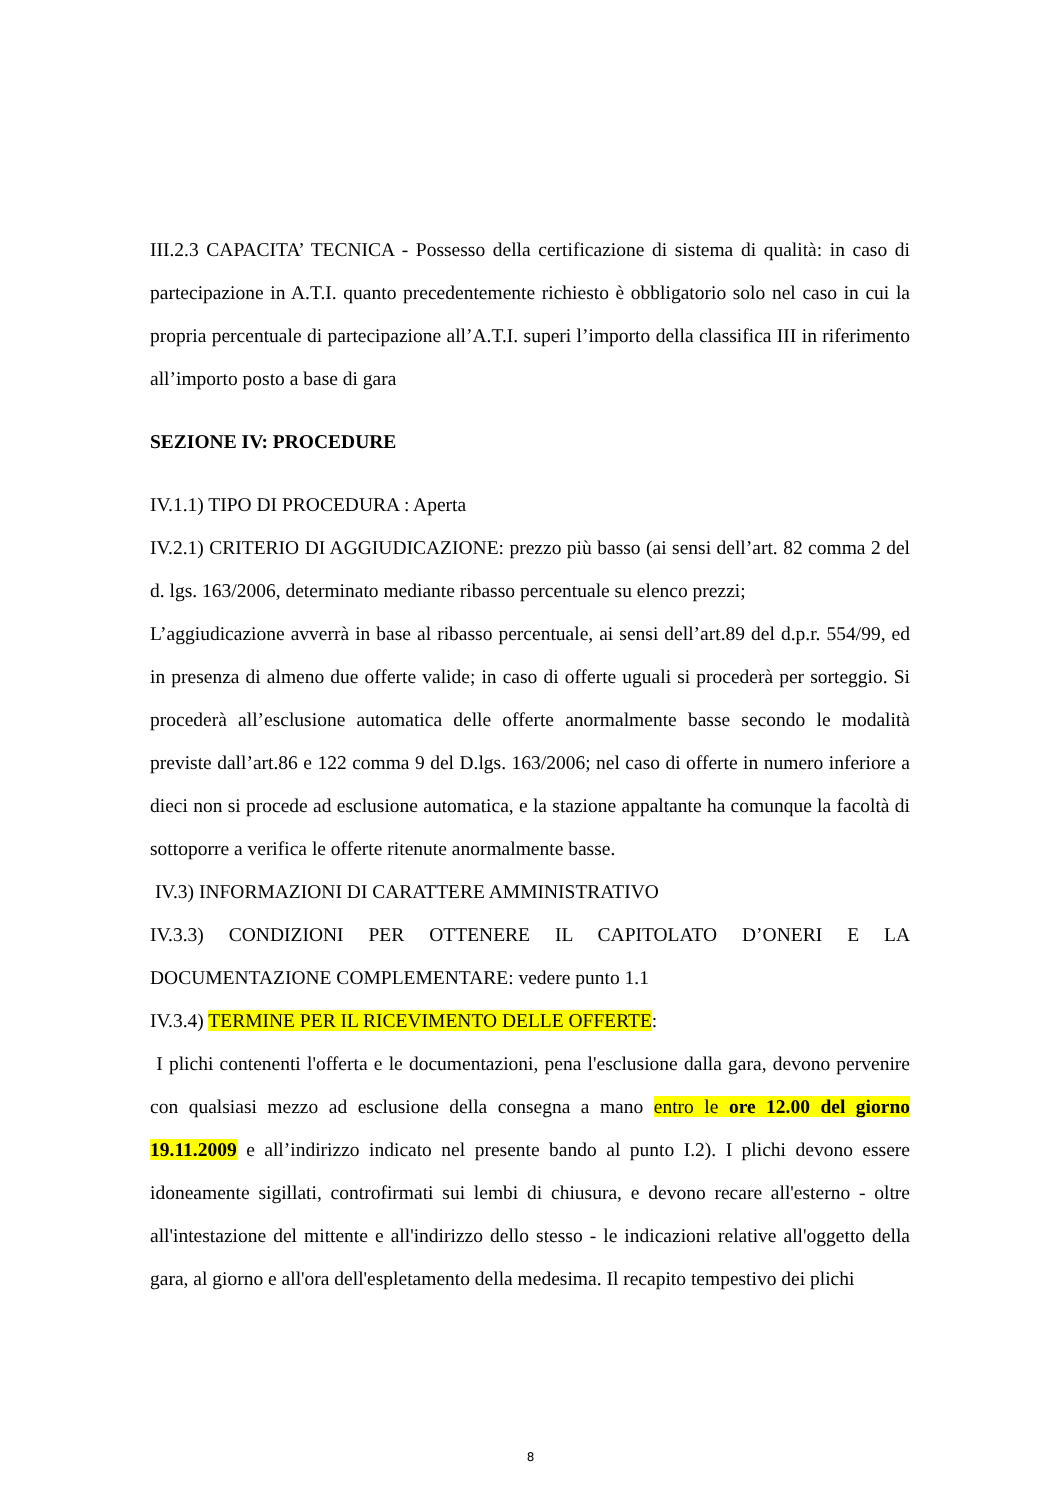III.2.3 CAPACITA’ TECNICA - Possesso della certificazione di sistema di qualità: in caso di partecipazione in A.T.I. quanto precedentemente richiesto è obbligatorio solo nel caso in cui la propria percentuale di partecipazione all’A.T.I. superi l’importo della classifica III in riferimento all’importo posto a base di gara
SEZIONE IV: PROCEDURE
IV.1.1) TIPO DI PROCEDURA : Aperta
IV.2.1) CRITERIO DI AGGIUDICAZIONE: prezzo più basso (ai sensi dell’art. 82 comma 2 del d. lgs. 163/2006, determinato mediante ribasso percentuale su elenco prezzi;
L’aggiudicazione avverrà in base al ribasso percentuale, ai sensi dell’art.89 del d.p.r. 554/99, ed in presenza di almeno due offerte valide; in caso di offerte uguali si procederà per sorteggio. Si procederà all’esclusione automatica delle offerte anormalmente basse secondo le modalità previste dall’art.86 e 122 comma 9 del D.lgs. 163/2006; nel caso di offerte in numero inferiore a dieci non si procede ad esclusione automatica, e la stazione appaltante ha comunque la facoltà di sottoporre a verifica le offerte ritenute anormalmente basse.
IV.3) INFORMAZIONI DI CARATTERE AMMINISTRATIVO
IV.3.3) CONDIZIONI PER OTTENERE IL CAPITOLATO D’ONERI E LA DOCUMENTAZIONE COMPLEMENTARE: vedere punto 1.1
IV.3.4) TERMINE PER IL RICEVIMENTO DELLE OFFERTE:
I plichi contenenti l'offerta e le documentazioni, pena l'esclusione dalla gara, devono pervenire con qualsiasi mezzo ad esclusione della consegna a mano entro le ore 12.00 del giorno 19.11.2009 e all’indirizzo indicato nel presente bando al punto I.2). I plichi devono essere idoneamente sigillati, controfirmati sui lembi di chiusura, e devono recare all'esterno - oltre all'intestazione del mittente e all'indirizzo dello stesso - le indicazioni relative all'oggetto della gara, al giorno e all'ora dell'espletamento della medesima. Il recapito tempestivo dei plichi
8